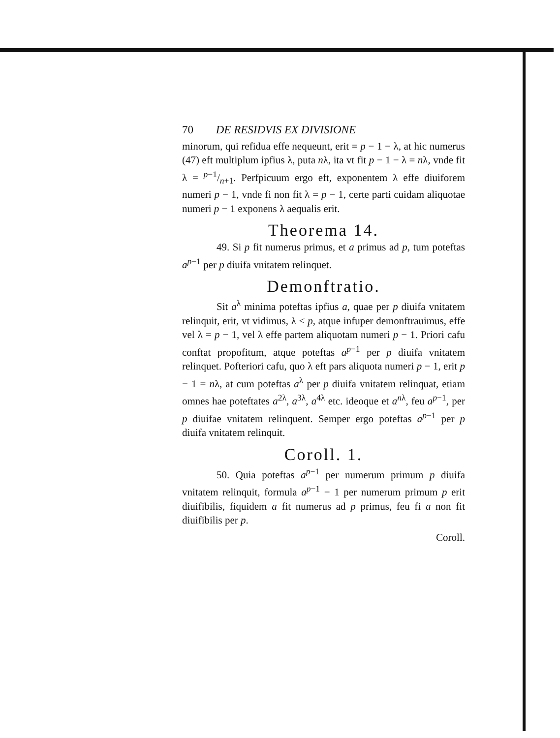70 DE RESIDVIS EX DIVISIONE
minorum, qui refidua effe nequeunt, erit = p − 1 − λ, at hic numerus (47) eft multiplum ipfius λ, puta nλ, ita vt fit p − 1 − λ = nλ, vnde fit λ = p−1/n+1. Perfpicuum ergo eft, exponentem λ effe diuiforem numeri p − 1, vnde fi non fit λ = p − 1, certe parti cuidam aliquotae numeri p − 1 exponens λ aequalis erit.
Theorema 14.
49. Si p fit numerus primus, et a primus ad p, tum poteftas a<sup>p−1</sup> per p diuifa vnitatem relinquet.
Demonftratio.
Sit a<sup>λ</sup> minima poteftas ipfius a, quae per p diuifa vnitatem relinquit, erit, vt vidimus, λ < p, atque infuper demonftrauimus, effe vel λ = p − 1, vel λ effe partem aliquotam numeri p − 1. Priori cafu conftat propofitum, atque poteftas a<sup>p−1</sup> per p diuifa vnitatem relinquet. Pofteriori cafu, quo λ eft pars aliquota numeri p − 1, erit p − 1 = nλ, at cum poteftas a<sup>λ</sup> per p diuifa vnitatem relinquat, etiam omnes hae poteftates a<sup>2λ</sup>, a<sup>3λ</sup>, a<sup>4λ</sup> etc. ideoque et a<sup>nλ</sup>, feu a<sup>p−1</sup>, per p diuifae vnitatem relinquent. Semper ergo poteftas a<sup>p−1</sup> per p diuifa vnitatem relinquit.
Coroll. 1.
50. Quia poteftas a<sup>p−1</sup> per numerum primum p diuifa vnitatem relinquit, formula a<sup>p−1</sup> − 1 per numerum primum p erit diuifibilis, fiquidem a fit numerus ad p primus, feu fi a non fit diuifibilis per p.
Coroll.